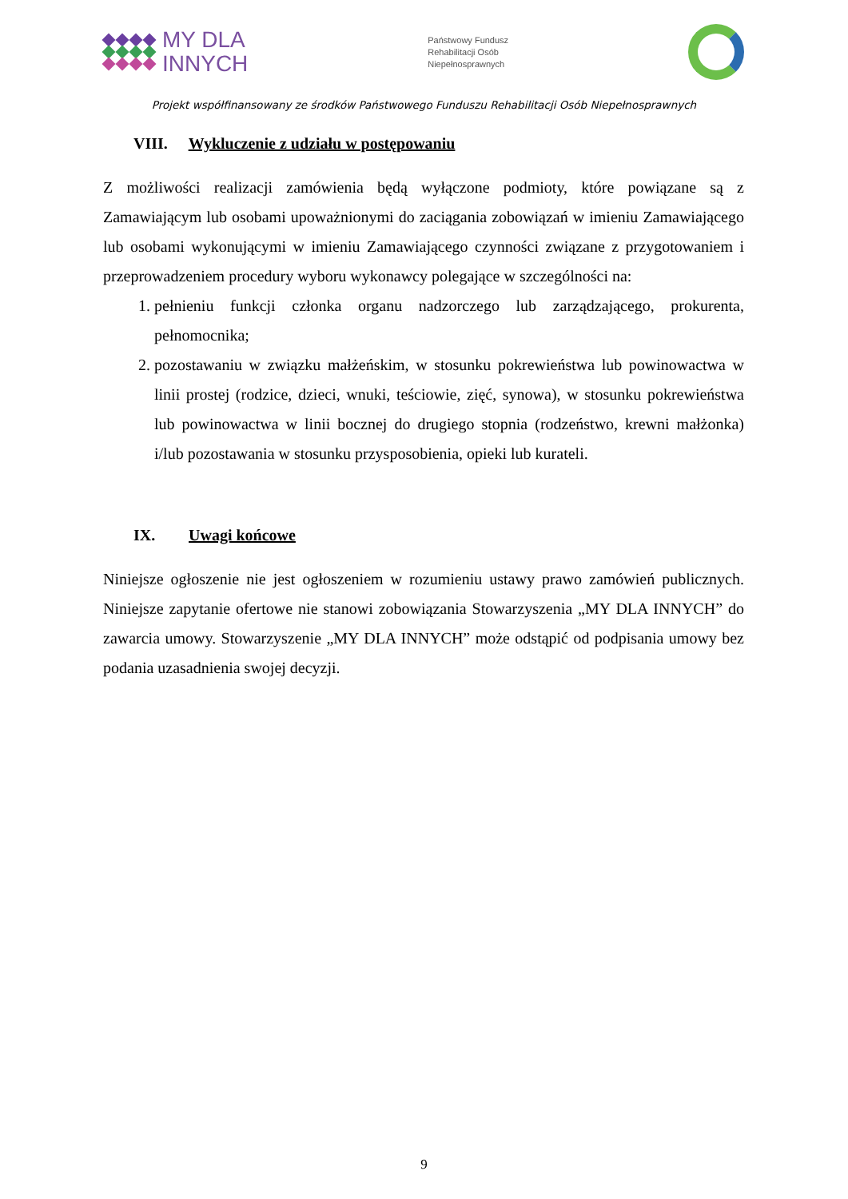MY DLA
INNYCH
Państwowy Fundusz
Rehabilitacji Osób
Niepełnosprawnych
Projekt współfinansowany ze środków Państwowego Funduszu Rehabilitacji Osób Niepełnosprawnych
VIII. Wykluczenie z udziału w postępowaniu
Z możliwości realizacji zamówienia będą wyłączone podmioty, które powiązane są z Zamawiającym lub osobami upoważnionymi do zaciągania zobowiązań w imieniu Zamawiającego lub osobami wykonującymi w imieniu Zamawiającego czynności związane z przygotowaniem i przeprowadzeniem procedury wyboru wykonawcy polegające w szczególności na:
1. pełnieniu funkcji członka organu nadzorczego lub zarządzającego, prokurenta, pełnomocnika;
2. pozostawaniu w związku małżeńskim, w stosunku pokrewieństwa lub powinowactwa w linii prostej (rodzice, dzieci, wnuki, teściowie, zięć, synowa), w stosunku pokrewieństwa lub powinowactwa w linii bocznej do drugiego stopnia (rodzeństwo, krewni małżonka) i/lub pozostawania w stosunku przysposobienia, opieki lub kurateli.
IX. Uwagi końcowe
Niniejsze ogłoszenie nie jest ogłoszeniem w rozumieniu ustawy prawo zamówień publicznych. Niniejsze zapytanie ofertowe nie stanowi zobowiązania Stowarzyszenia „MY DLA INNYCH” do zawarcia umowy. Stowarzyszenie „MY DLA INNYCH” może odstąpić od podpisania umowy bez podania uzasadnienia swojej decyzji.
9